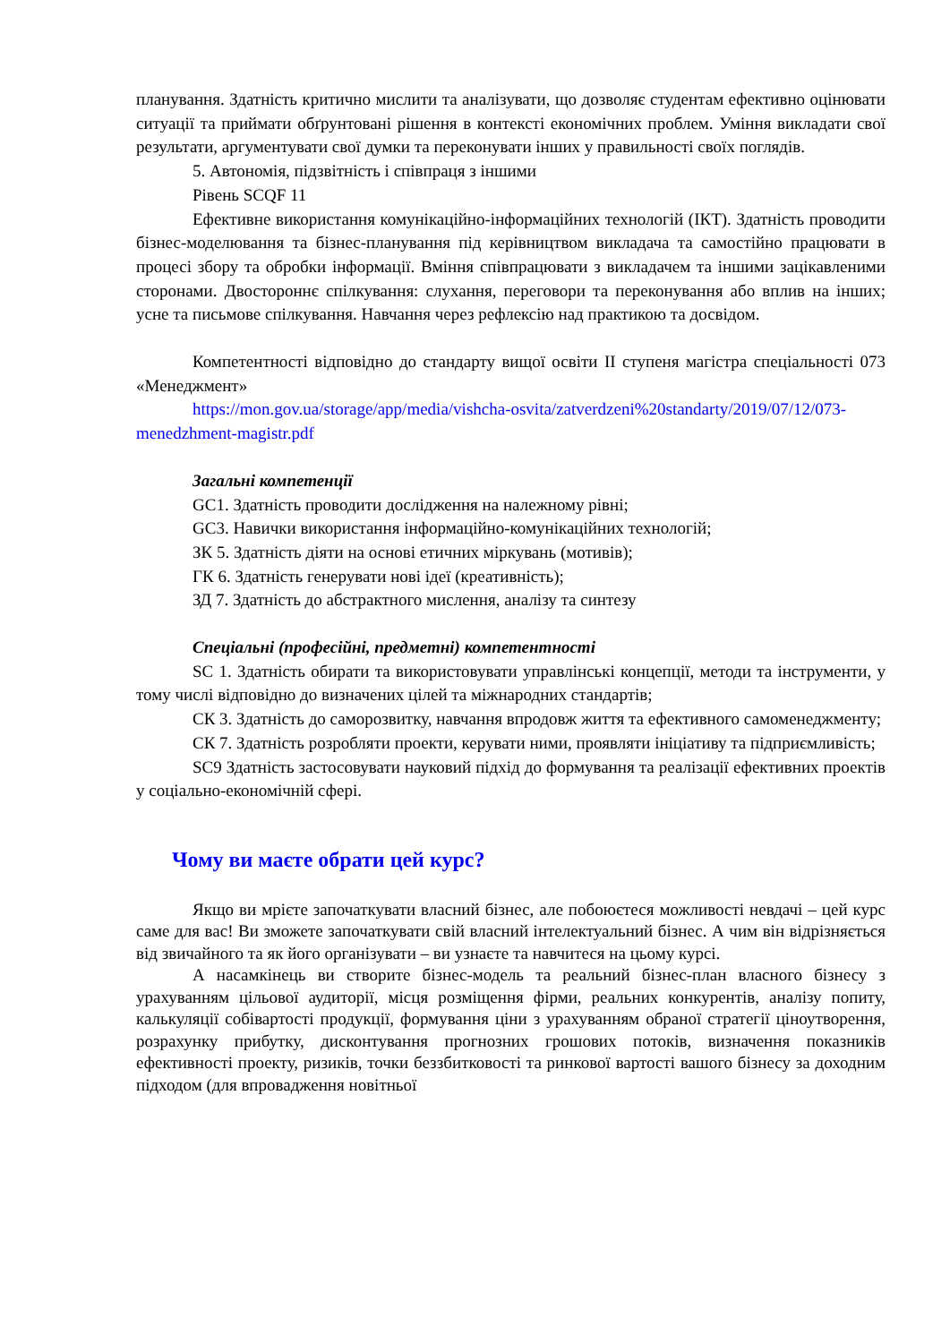планування. Здатність критично мислити та аналізувати, що дозволяє студентам ефективно оцінювати ситуації та приймати обґрунтовані рішення в контексті економічних проблем. Уміння викладати свої результати, аргументувати свої думки та переконувати інших у правильності своїх поглядів.
5. Автономія, підзвітність і співпраця з іншими
Рівень SCQF 11
Ефективне використання комунікаційно-інформаційних технологій (ІКТ). Здатність проводити бізнес-моделювання та бізнес-планування під керівництвом викладача та самостійно працювати в процесі збору та обробки інформації. Вміння співпрацювати з викладачем та іншими зацікавленими сторонами. Двостороннє спілкування: слухання, переговори та переконування або вплив на інших; усне та письмове спілкування. Навчання через рефлексію над практикою та досвідом.
Компетентності відповідно до стандарту вищої освіти ІІ ступеня магістра спеціальності 073 «Менеджмент»
https://mon.gov.ua/storage/app/media/vishcha-osvita/zatverdzeni%20standarty/2019/07/12/073-menedzhment-magistr.pdf
Загальні компетенції
GC1. Здатність проводити дослідження на належному рівні;
GC3. Навички використання інформаційно-комунікаційних технологій;
ЗК 5. Здатність діяти на основі етичних міркувань (мотивів);
ГК 6. Здатність генерувати нові ідеї (креативність);
ЗД 7. Здатність до абстрактного мислення, аналізу та синтезу
Спеціальні (професійні, предметні) компетентності
SC 1. Здатність обирати та використовувати управлінські концепції, методи та інструменти, у тому числі відповідно до визначених цілей та міжнародних стандартів;
СК 3. Здатність до саморозвитку, навчання впродовж життя та ефективного самоменеджменту;
СК 7. Здатність розробляти проекти, керувати ними, проявляти ініціативу та підприємливість;
SC9 Здатність застосовувати науковий підхід до формування та реалізації ефективних проектів у соціально-економічній сфері.
Чому ви маєте обрати цей курс?
Якщо ви мрієте започаткувати власний бізнес, але побоюєтеся можливості невдачі – цей курс саме для вас! Ви зможете започаткувати свій власний інтелектуальний бізнес. А чим він відрізняється від звичайного та як його організувати – ви узнаєте та навчитеся на цьому курсі.
А насамкінець ви створите бізнес-модель та реальний бізнес-план власного бізнесу з урахуванням цільової аудиторії, місця розміщення фірми, реальних конкурентів, аналізу попиту, калькуляції собівартості продукції, формування ціни з урахуванням обраної стратегії ціноутворення, розрахунку прибутку, дисконтування прогнозних грошових потоків, визначення показників ефективності проекту, ризиків, точки беззбитковості та ринкової вартості вашого бізнесу за доходним підходом (для впровадження новітньої